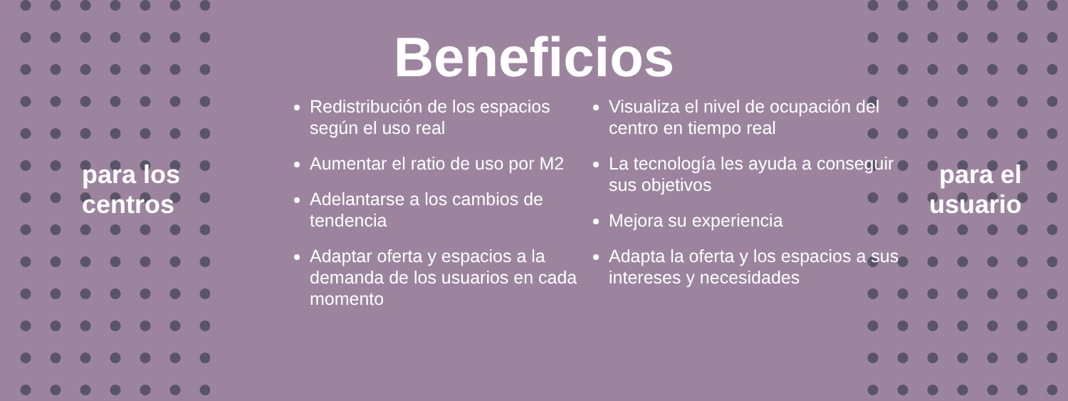Beneficios
para los
centros
Redistribución de los espacios según el uso real
Aumentar el ratio de uso por M2
Adelantarse a los cambios de tendencia
Adaptar oferta y espacios a la demanda de los usuarios en cada momento
Visualiza el nivel de ocupación del centro en tiempo real
La tecnología les ayuda a conseguir sus objetivos
Mejora su experiencia
Adapta la oferta y los espacios a sus intereses y necesidades
para el
usuario